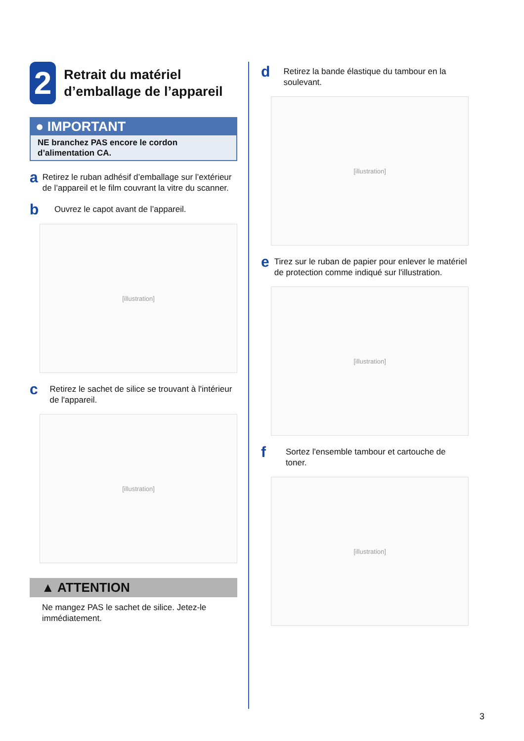2
Retrait du matériel d’emballage de l’appareil
● IMPORTANT
NE branchez PAS encore le cordon d’alimentation CA.
a
Retirez le ruban adhésif d’emballage sur l’extérieur de l’appareil et le film couvrant la vitre du scanner.
b
Ouvrez le capot avant de l’appareil.
[illustration]
c
Retirez le sachet de silice se trouvant à l'intérieur de l'appareil.
[illustration]
▲ ATTENTION
Ne mangez PAS le sachet de silice. Jetez-le immédiatement.
d
Retirez la bande élastique du tambour en la soulevant.
[illustration]
e
Tirez sur le ruban de papier pour enlever le matériel de protection comme indiqué sur l'illustration.
[illustration]
f
Sortez l'ensemble tambour et cartouche de toner.
[illustration]
3